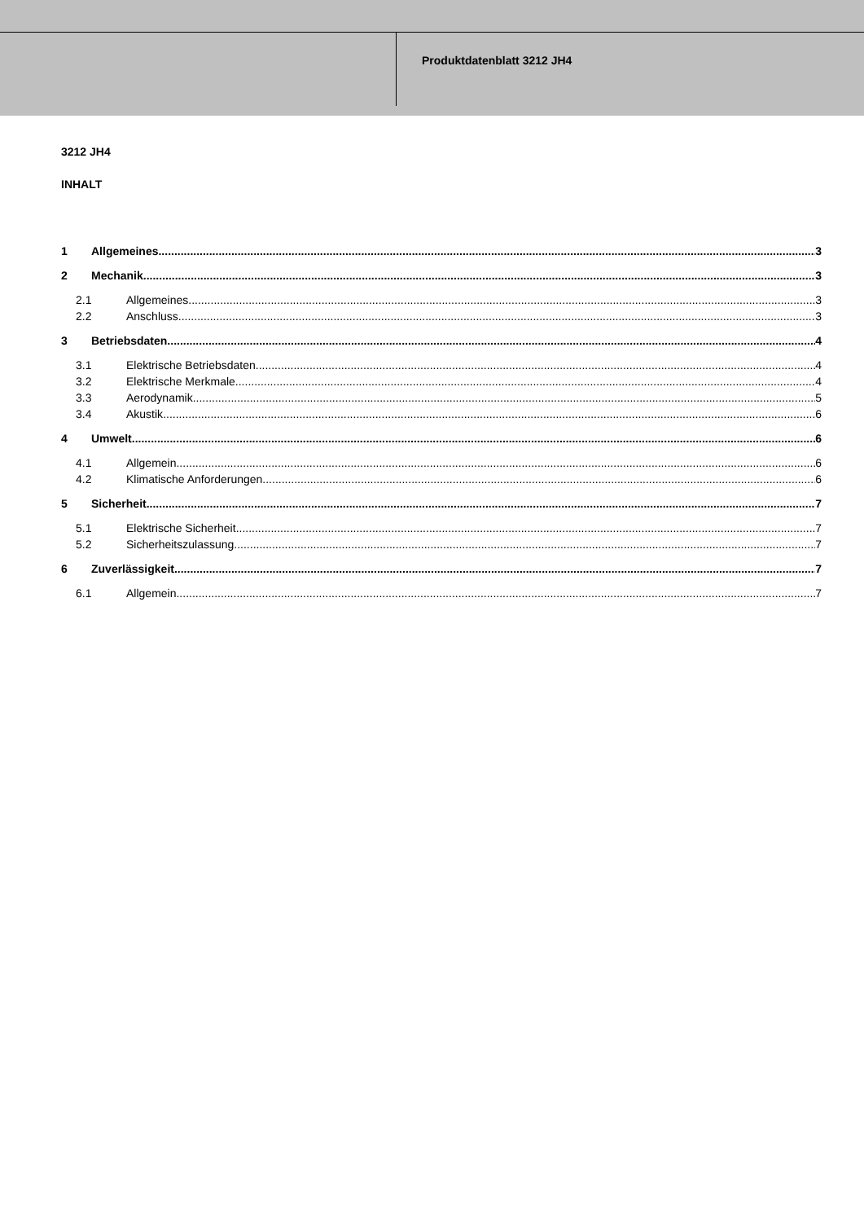Produktdatenblatt 3212 JH4
3212 JH4
INHALT
1 Allgemeines 3
2 Mechanik 3
2.1 Allgemeines 3
2.2 Anschluss 3
3 Betriebsdaten 4
3.1 Elektrische Betriebsdaten 4
3.2 Elektrische Merkmale 4
3.3 Aerodynamik 5
3.4 Akustik 6
4 Umwelt 6
4.1 Allgemein 6
4.2 Klimatische Anforderungen 6
5 Sicherheit 7
5.1 Elektrische Sicherheit 7
5.2 Sicherheitszulassung 7
6 Zuverlässigkeit 7
6.1 Allgemein 7